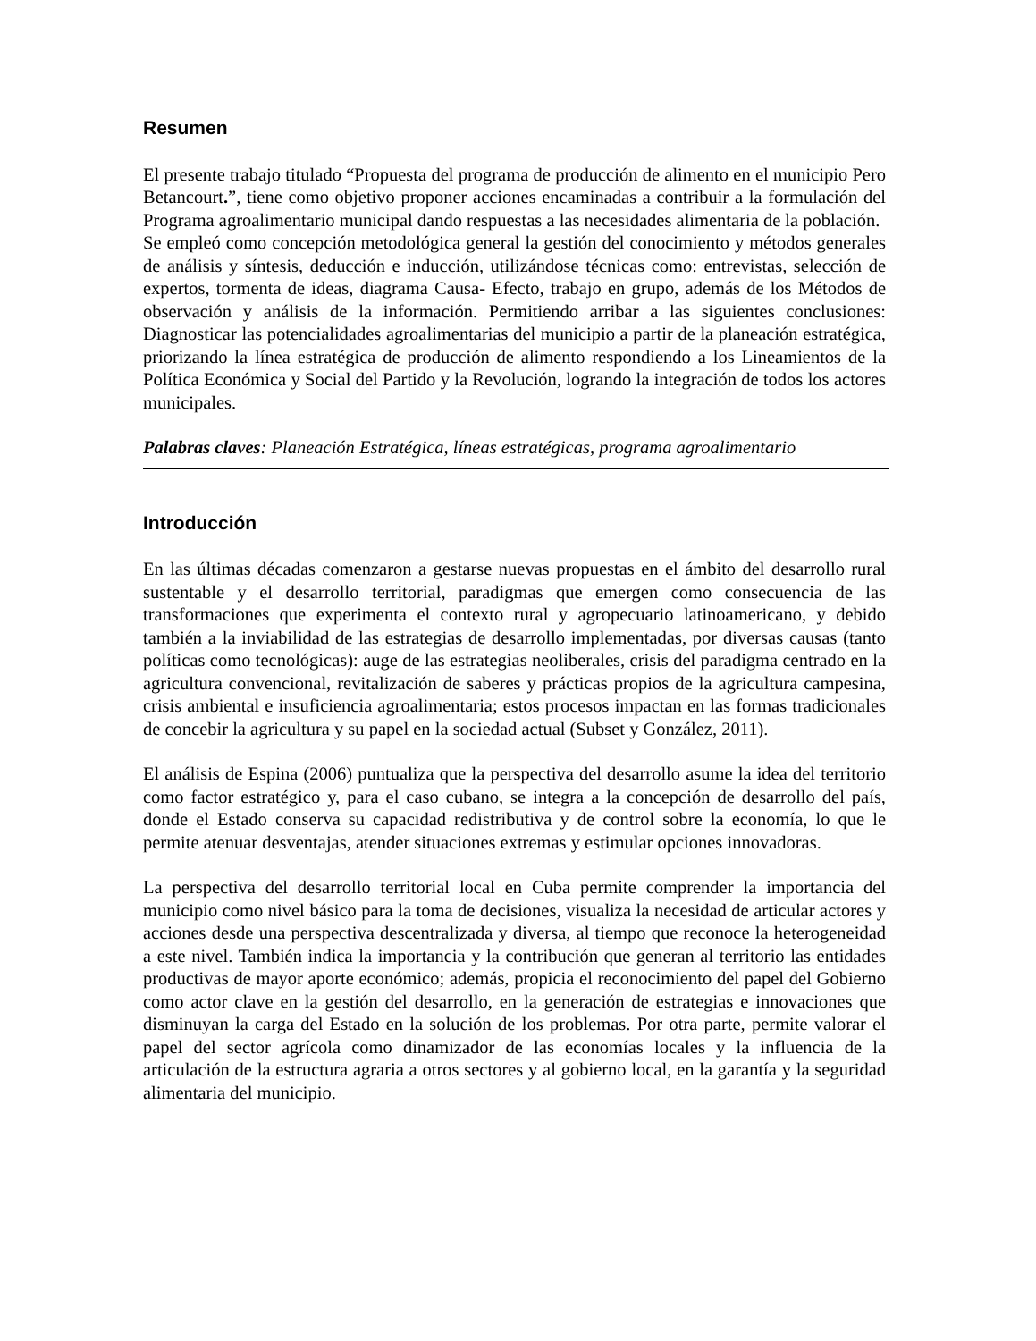Resumen
El presente trabajo titulado “Propuesta del programa de producción de alimento en el municipio Pero Betancourt.”, tiene como objetivo proponer acciones encaminadas a contribuir a la formulación del Programa agroalimentario municipal dando respuestas a las necesidades alimentaria de la población.
Se empleó como concepción metodológica general la gestión del conocimiento y métodos generales de análisis y síntesis, deducción e inducción, utilizándose técnicas como: entrevistas, selección de expertos, tormenta de ideas, diagrama Causa- Efecto, trabajo en grupo, además de los Métodos de observación y análisis de la información. Permitiendo arribar a las siguientes conclusiones: Diagnosticar las potencialidades agroalimentarias del municipio a partir de la planeación estratégica, priorizando la línea estratégica de producción de alimento respondiendo a los Lineamientos de la Política Económica y Social del Partido y la Revolución, logrando la integración de todos los actores municipales.
Palabras claves: Planeación Estratégica, líneas estratégicas, programa agroalimentario
Introducción
En las últimas décadas comenzaron a gestarse nuevas propuestas en el ámbito del desarrollo rural sustentable y el desarrollo territorial, paradigmas que emergen como consecuencia de las transformaciones que experimenta el contexto rural y agropecuario latinoamericano, y debido también a la inviabilidad de las estrategias de desarrollo implementadas, por diversas causas (tanto políticas como tecnológicas): auge de las estrategias neoliberales, crisis del paradigma centrado en la agricultura convencional, revitalización de saberes y prácticas propios de la agricultura campesina, crisis ambiental e insuficiencia agroalimentaria; estos procesos impactan en las formas tradicionales de concebir la agricultura y su papel en la sociedad actual (Subset y González, 2011).
El análisis de Espina (2006) puntualiza que la perspectiva del desarrollo asume la idea del territorio como factor estratégico y, para el caso cubano, se integra a la concepción de desarrollo del país, donde el Estado conserva su capacidad redistributiva y de control sobre la economía, lo que le permite atenuar desventajas, atender situaciones extremas y estimular opciones innovadoras.
La perspectiva del desarrollo territorial local en Cuba permite comprender la importancia del municipio como nivel básico para la toma de decisiones, visualiza la necesidad de articular actores y acciones desde una perspectiva descentralizada y diversa, al tiempo que reconoce la heterogeneidad a este nivel. También indica la importancia y la contribución que generan al territorio las entidades productivas de mayor aporte económico; además, propicia el reconocimiento del papel del Gobierno como actor clave en la gestión del desarrollo, en la generación de estrategias e innovaciones que disminuyan la carga del Estado en la solución de los problemas. Por otra parte, permite valorar el papel del sector agrícola como dinamizador de las economías locales y la influencia de la articulación de la estructura agraria a otros sectores y al gobierno local, en la garantía y la seguridad alimentaria del municipio.